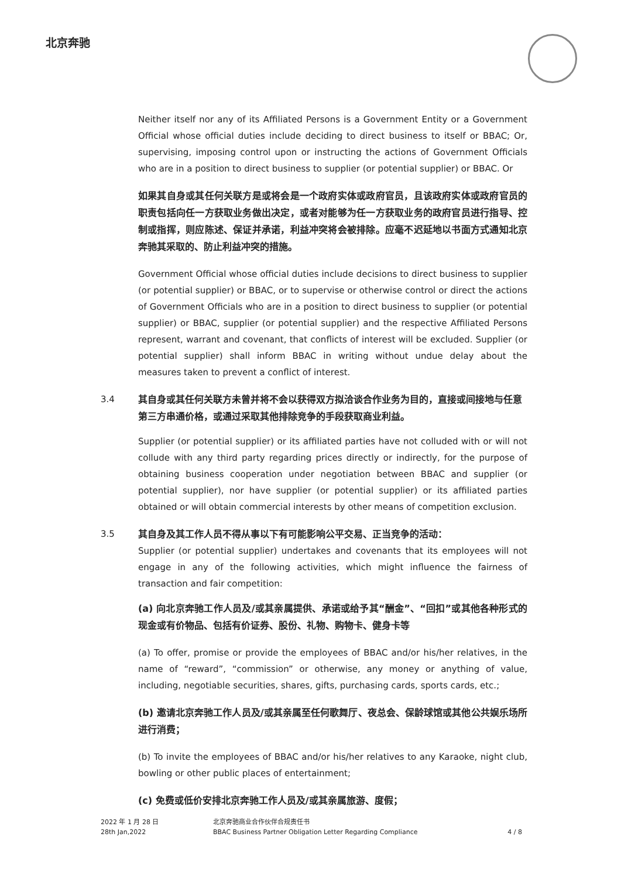北京奔驰
Neither itself nor any of its Affiliated Persons is a Government Entity or a Government Official whose official duties include deciding to direct business to itself or BBAC; Or, supervising, imposing control upon or instructing the actions of Government Officials who are in a position to direct business to supplier (or potential supplier) or BBAC. Or
如果其自身或其任何关联方是或将会是一个政府实体或政府官员，且该政府实体或政府官员的职责包括向任一方获取业务做出决定，或者对能够为任一方获取业务的政府官员进行指导、控制或指挥，则应陈述、保证并承诺，利益冲突将会被排除。应毫不迟延地以书面方式通知北京奔驰其采取的、防止利益冲突的措施。
Government Official whose official duties include decisions to direct business to supplier (or potential supplier) or BBAC, or to supervise or otherwise control or direct the actions of Government Officials who are in a position to direct business to supplier (or potential supplier) or BBAC, supplier (or potential supplier) and the respective Affiliated Persons represent, warrant and covenant, that conflicts of interest will be excluded. Supplier (or potential supplier) shall inform BBAC in writing without undue delay about the measures taken to prevent a conflict of interest.
3.4 其自身或其任何关联方未曾并将不会以获得双方拟洽谈合作业务为目的，直接或间接地与任意第三方串通价格，或通过采取其他排除竞争的手段获取商业利益。
Supplier (or potential supplier) or its affiliated parties have not colluded with or will not collude with any third party regarding prices directly or indirectly, for the purpose of obtaining business cooperation under negotiation between BBAC and supplier (or potential supplier), nor have supplier (or potential supplier) or its affiliated parties obtained or will obtain commercial interests by other means of competition exclusion.
3.5 其自身及其工作人员不得从事以下有可能影响公平交易、正当竞争的活动：
Supplier (or potential supplier) undertakes and covenants that its employees will not engage in any of the following activities, which might influence the fairness of transaction and fair competition:
(a) 向北京奔驰工作人员及/或其亲属提供、承诺或给予其“酬金”、“回扣”或其他各种形式的现金或有价物品、包括有价证券、股份、礼物、购物卡、健身卡等
(a) To offer, promise or provide the employees of BBAC and/or his/her relatives, in the name of “reward”, “commission” or otherwise, any money or anything of value, including, negotiable securities, shares, gifts, purchasing cards, sports cards, etc.;
(b) 邀请北京奔驰工作人员及/或其亲属至任何歌舞厅、夜总会、保龄球馆或其他公共娱乐场所进行消费；
(b) To invite the employees of BBAC and/or his/her relatives to any Karaoke, night club, bowling or other public places of entertainment;
(c) 免费或低价安排北京奔驰工作人员及/或其亲属旅游、度假；
2022 年 1 月 28 日
28th Jan,2022
北京奔驰商业合作伙伴合规责任书
BBAC Business Partner Obligation Letter Regarding Compliance
4 / 8